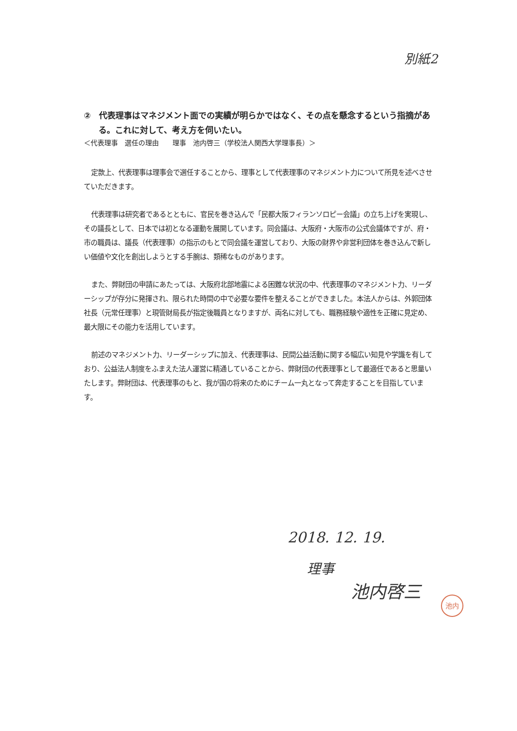別紙2
②　代表理事はマネジメント面での実績が明らかではなく、その点を懸念するという指摘がある。これに対して、考え方を伺いたい。
＜代表理事　選任の理由　　理事　池内啓三（学校法人関西大学理事長）＞
定款上、代表理事は理事会で選任することから、理事として代表理事のマネジメント力について所見を述べさせていただきます。
代表理事は研究者であるとともに、官民を巻き込んで「民都大阪フィランソロピー会議」の立ち上げを実現し、その議長として、日本では初となる運動を展開しています。同会議は、大阪府・大阪市の公式会議体ですが、府・市の職員は、議長（代表理事）の指示のもとで同会議を運営しており、大阪の財界や非営利団体を巻き込んで新しい価値や文化を創出しようとする手腕は、類稀なものがあります。
また、弊財団の申請にあたっては、大阪府北部地震による困難な状況の中、代表理事のマネジメント力、リーダーシップが存分に発揮され、限られた時間の中で必要な要件を整えることができました。本法人からは、外郭団体社長（元常任理事）と現管財局長が指定後職員となりますが、両名に対しても、職務経験や適性を正確に見定め、最大限にその能力を活用しています。
前述のマネジメント力、リーダーシップに加え、代表理事は、民間公益活動に関する幅広い知見や学識を有しており、公益法人制度をふまえた法人運営に精通していることから、弊財団の代表理事として最適任であると思量いたします。弊財団は、代表理事のもと、我が国の将来のためにチーム一丸となって奔走することを目指しています。
2018. 12. 19.
理事
池内啓三
池内